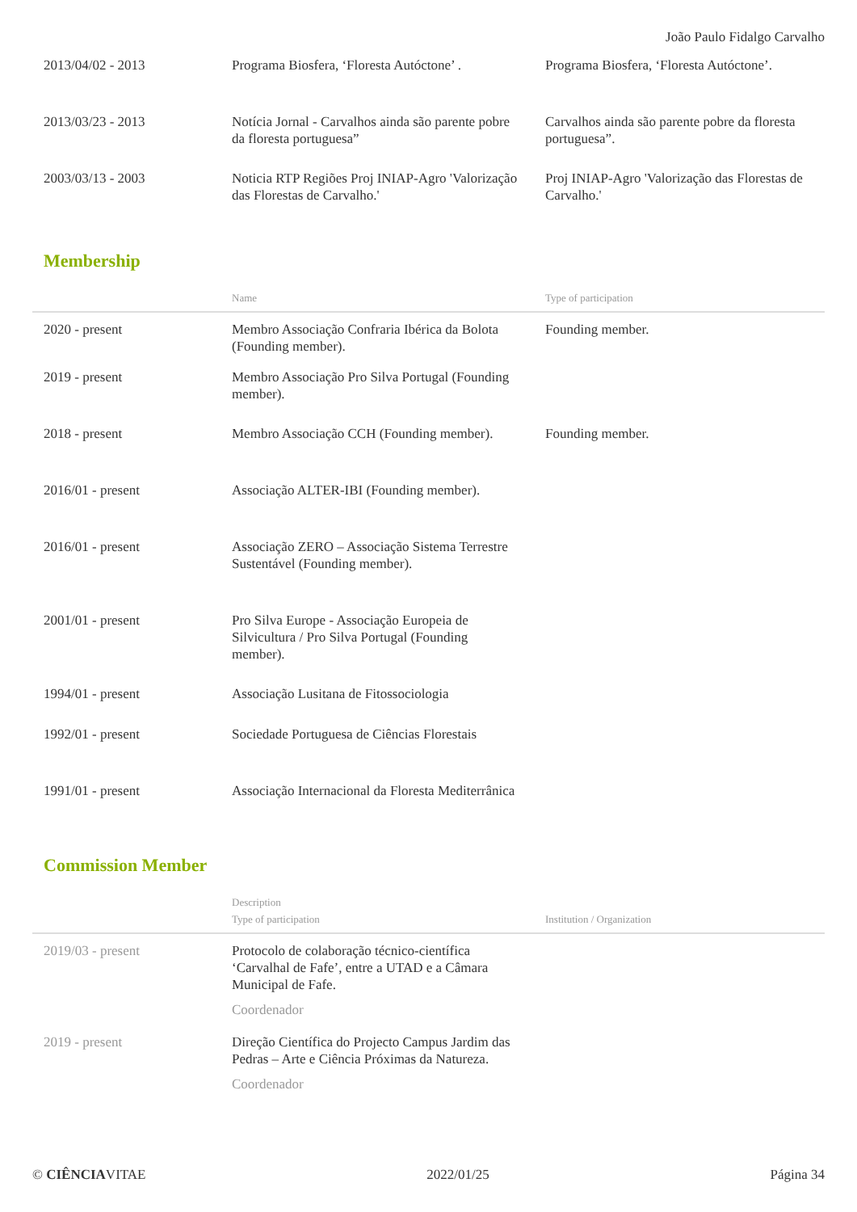João Paulo Fidalgo Carvalho
| 2013/04/02 - 2013 | Programa Biosfera, ‘Floresta Autóctone’ . | Programa Biosfera, ‘Floresta Autóctone’. |
| 2013/03/23 - 2013 | Notícia Jornal - Carvalhos ainda são parente pobre da floresta portuguesa” | Carvalhos ainda são parente pobre da floresta portuguesa”. |
| 2003/03/13 - 2003 | Noticia RTP Regiões Proj INIAP-Agro 'Valorização das Florestas de Carvalho.' | Proj INIAP-Agro 'Valorização das Florestas de Carvalho.' |
Membership
| | Name | Type of participation |
| --- | --- | --- |
| 2020 - present | Membro Associação Confraria Ibérica da Bolota (Founding member). | Founding member. |
| 2019 - present | Membro Associação Pro Silva Portugal (Founding member). | |
| 2018 - present | Membro Associação CCH (Founding member). | Founding member. |
| 2016/01 - present | Associação ALTER-IBI (Founding member). | |
| 2016/01 - present | Associação ZERO – Associação Sistema Terrestre Sustentável (Founding member). | |
| 2001/01 - present | Pro Silva Europe - Associação Europeia de Silvicultura / Pro Silva Portugal (Founding member). | |
| 1994/01 - present | Associação Lusitana de Fitossociologia | |
| 1992/01 - present | Sociedade Portuguesa de Ciências Florestais | |
| 1991/01 - present | Associação Internacional da Floresta Mediterrânica | |
Commission Member
| | Description Type of participation | Institution / Organization |
| --- | --- | --- |
| 2019/03 - present | Protocolo de colaboração técnico-científica ‘Carvalhal de Fafe’, entre a UTAD e a Câmara Municipal de Fafe. Coordenador | |
| 2019 - present | Direção Científica do Projecto Campus Jardim das Pedras – Arte e Ciência Próximas da Natureza. Coordenador | |
© CIÊNCIAVITAE 2022/01/25 Página 34